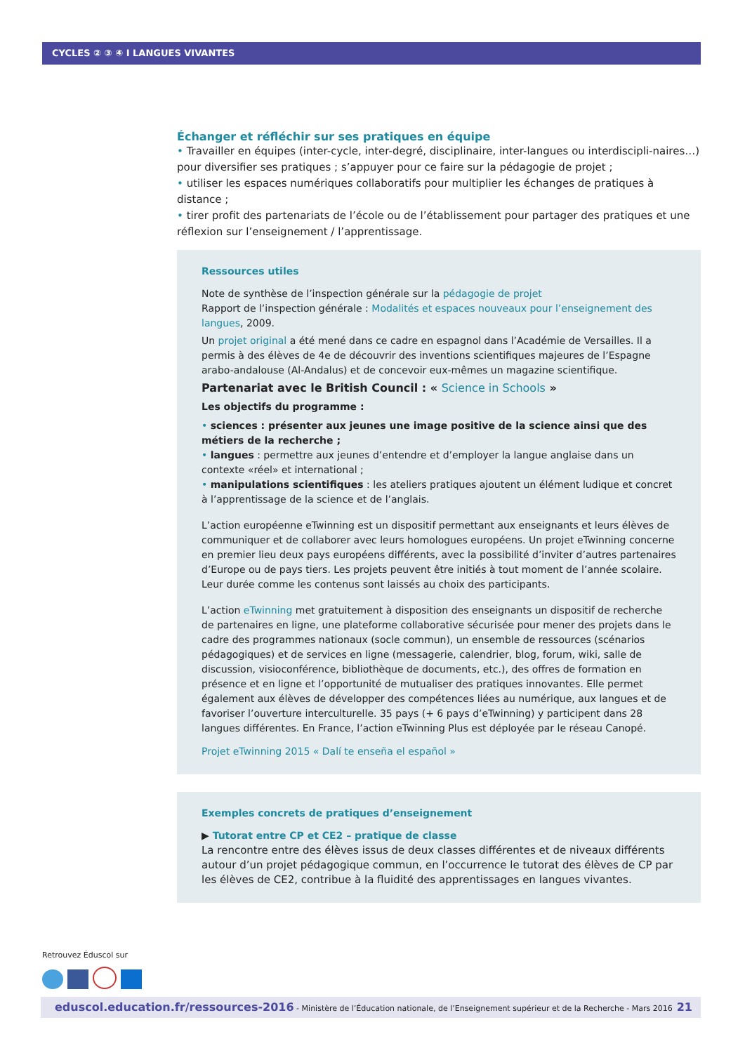CYCLES ② ③ ④ I LANGUES VIVANTES
Échanger et réfléchir sur ses pratiques en équipe
• Travailler en équipes (inter-cycle, inter-degré, disciplinaire, inter-langues ou interdiscipli-naires…) pour diversifier ses pratiques ; s’appuyer pour ce faire sur la pédagogie de projet ;
• utiliser les espaces numériques collaboratifs pour multiplier les échanges de pratiques à distance ;
• tirer profit des partenariats de l’école ou de l’établissement pour partager des pratiques et une réflexion sur l’enseignement / l’apprentissage.
Ressources utiles
Note de synthèse de l’inspection générale sur la pédagogie de projet
Rapport de l’inspection générale : Modalités et espaces nouveaux pour l’enseignement des langues, 2009.
Un projet original a été mené dans ce cadre en espagnol dans l’Académie de Versailles. Il a permis à des élèves de 4e de découvrir des inventions scientifiques majeures de l’Espagne arabo-andalouse (Al-Andalus) et de concevoir eux-mêmes un magazine scientifique.
Partenariat avec le British Council : « Science in Schools »
Les objectifs du programme :
• sciences : présenter aux jeunes une image positive de la science ainsi que des métiers de la recherche ;
• langues : permettre aux jeunes d’entendre et d’employer la langue anglaise dans un contexte «réel» et international ;
• manipulations scientifiques : les ateliers pratiques ajoutent un élément ludique et concret à l’apprentissage de la science et de l’anglais.
L’action européenne eTwinning est un dispositif permettant aux enseignants et leurs élèves de communiquer et de collaborer avec leurs homologues européens. Un projet eTwinning concerne en premier lieu deux pays européens différents, avec la possibilité d’inviter d’autres partenaires d’Europe ou de pays tiers. Les projets peuvent être initiés à tout moment de l’année scolaire. Leur durée comme les contenus sont laissés au choix des participants.
L’action eTwinning met gratuitement à disposition des enseignants un dispositif de recherche de partenaires en ligne, une plateforme collaborative sécurisée pour mener des projets dans le cadre des programmes nationaux (socle commun), un ensemble de ressources (scénarios pédagogiques) et de services en ligne (messagerie, calendrier, blog, forum, wiki, salle de discussion, visioconférence, bibliothèque de documents, etc.), des offres de formation en présence et en ligne et l’opportunité de mutualiser des pratiques innovantes. Elle permet également aux élèves de développer des compétences liées au numérique, aux langues et de favoriser l’ouverture interculturelle. 35 pays (+ 6 pays d’eTwinning) y participent dans 28 langues différentes. En France, l’action eTwinning Plus est déployée par le réseau Canopé.
Projet eTwinning 2015 « Dalí te enseña el español »
Exemples concrets de pratiques d’enseignement
▶ Tutorat entre CP et CE2 – pratique de classe
La rencontre entre des élèves issus de deux classes différentes et de niveaux différents autour d’un projet pédagogique commun, en l’occurrence le tutorat des élèves de CP par les élèves de CE2, contribue à la fluidité des apprentissages en langues vivantes.
Retrouvez Éduscol sur
eduscol.education.fr/ressources-2016 - Ministère de l’Éducation nationale, de l’Enseignement supérieur et de la Recherche - Mars 2016 21